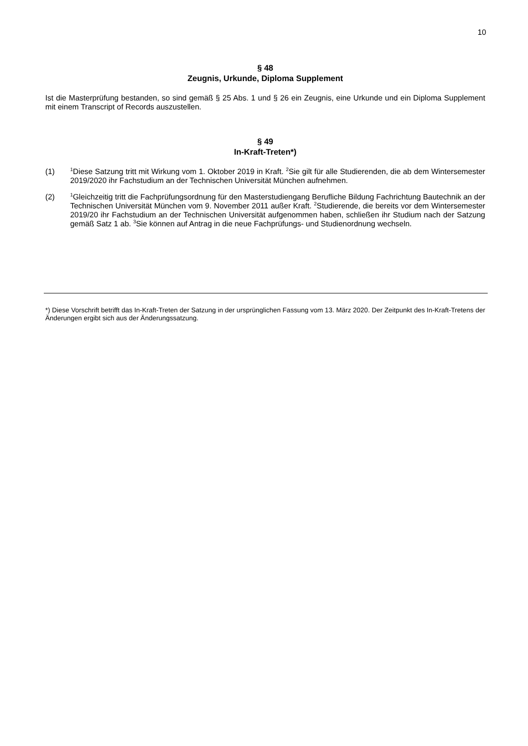10
§ 48
Zeugnis, Urkunde, Diploma Supplement
Ist die Masterprüfung bestanden, so sind gemäß § 25 Abs. 1 und § 26 ein Zeugnis, eine Urkunde und ein Diploma Supplement mit einem Transcript of Records auszustellen.
§ 49
In-Kraft-Treten*)
(1)
<sup>1</sup> Diese Satzung tritt mit Wirkung vom 1. Oktober 2019 in Kraft. <sup>2</sup>Sie gilt für alle Studierenden, die ab dem Wintersemester 2019/2020 ihr Fachstudium an der Technischen Universität München aufnehmen.
(2)
<sup>1</sup> Gleichzeitig tritt die Fachprüfungsordnung für den Masterstudiengang Berufliche Bildung Fachrichtung Bautechnik an der Technischen Universität München vom 9. November 2011 außer Kraft. <sup>2</sup>Studierende, die bereits vor dem Wintersemester 2019/20 ihr Fachstudium an der Technischen Universität aufgenommen haben, schließen ihr Studium nach der Satzung gemäß Satz 1 ab. <sup>3</sup>Sie können auf Antrag in die neue Fachprüfungs- und Studienordnung wechseln.
*) Diese Vorschrift betrifft das In-Kraft-Treten der Satzung in der ursprünglichen Fassung vom 13. März 2020. Der Zeitpunkt des In-Kraft-Tretens der Änderungen ergibt sich aus der Änderungssatzung.